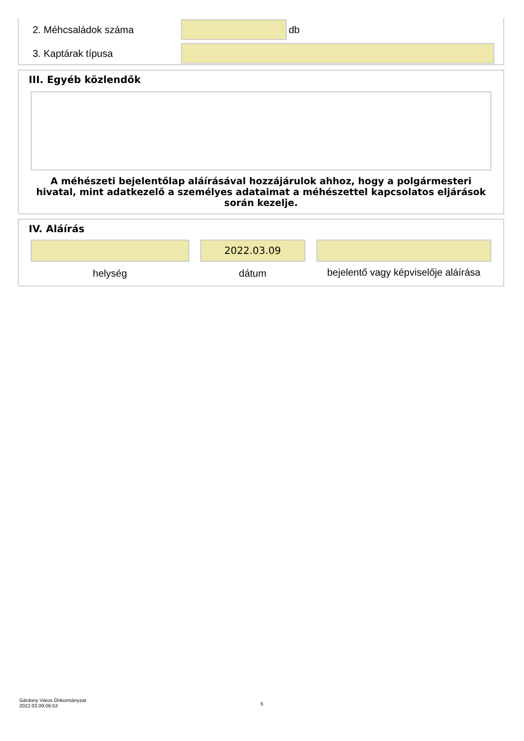2. Méhcsaládok száma db
3. Kaptárak típusa
III. Egyéb közlendők
A méhészeti bejelentőlap aláírásával hozzájárulok ahhoz, hogy a polgármesteri hivatal, mint adatkezelő a személyes adataimat a méhészettel kapcsolatos eljárások során kezelje.
IV. Aláírás
helység
2022.03.09
dátum
bejelentő vagy képviselője aláírása
Gárdony Város Önkormányzat
2022.03.09.06:53
5